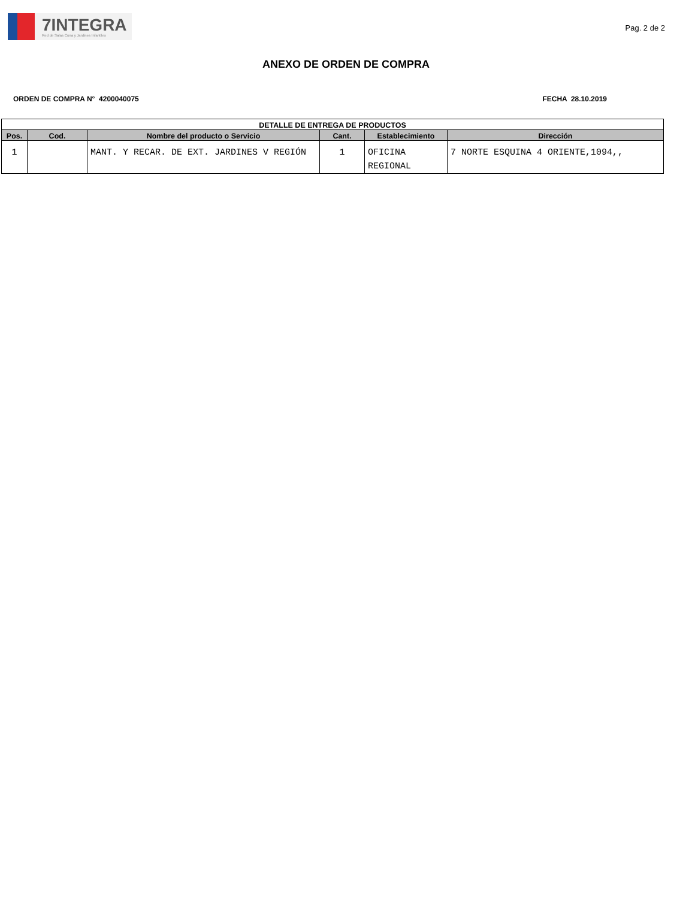7INTEGRA
Red de Salas Cuna y Jardines Infantiles
Pag. 2 de 2
ANEXO DE ORDEN DE COMPRA
ORDEN DE COMPRA N° 4200040075 FECHA 28.10.2019
| DETALLE DE ENTREGA DE PRODUCTOS | | | | | |
| --- | --- | --- | --- | --- | --- |
| Pos. | Cod. | Nombre del producto o Servicio | Cant. | Establecimiento | Dirección |
| 1 | | MANT. Y RECAR. DE EXT. JARDINES V REGIÓN | 1 | OFICINA REGIONAL | 7 NORTE ESQUINA 4 ORIENTE,1094,, |